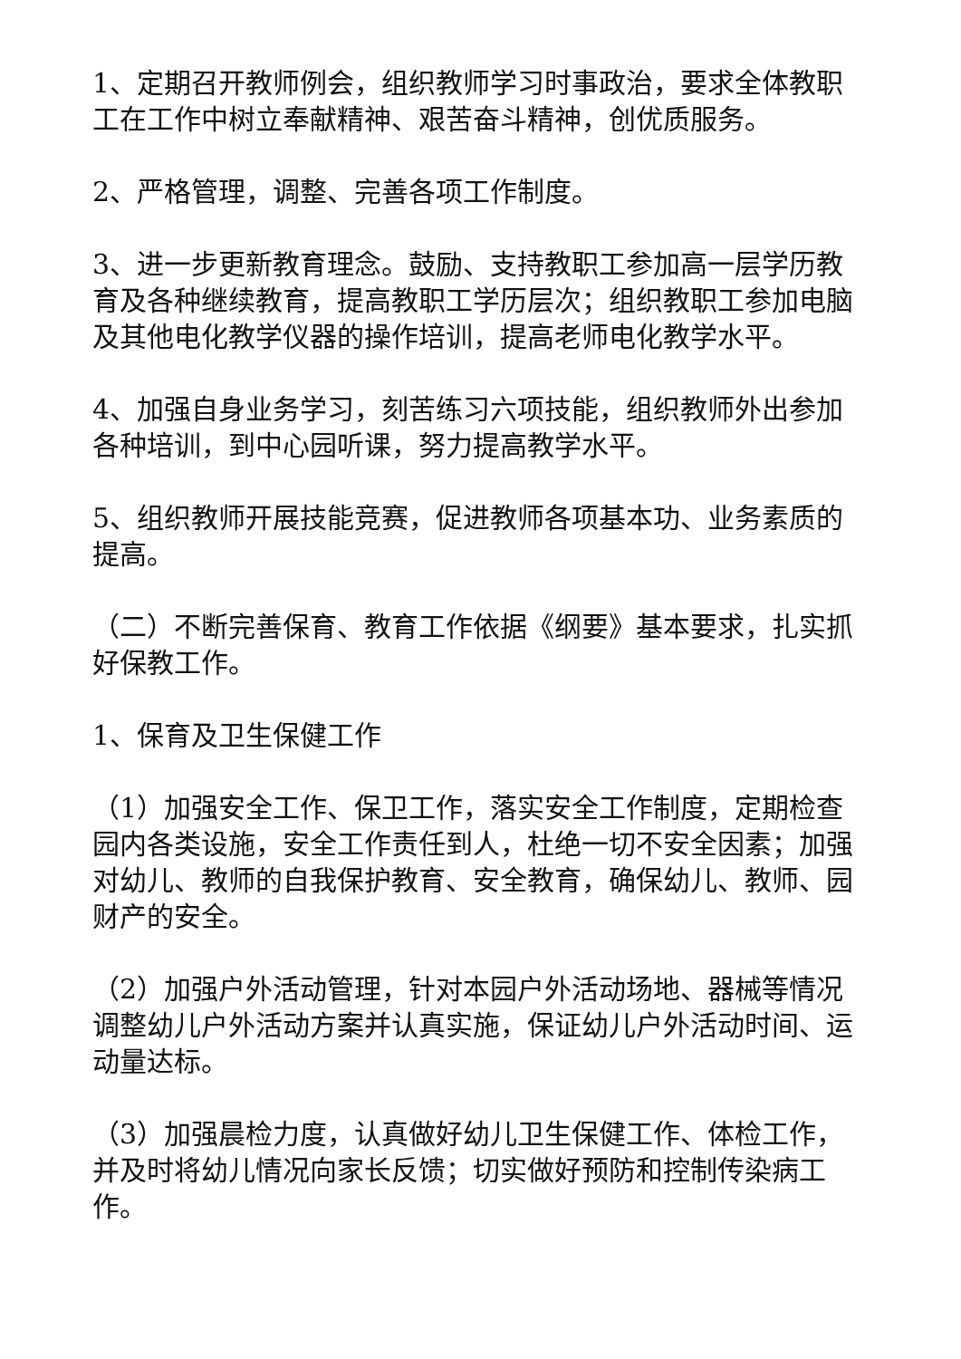1、定期召开教师例会，组织教师学习时事政治，要求全体教职工在工作中树立奉献精神、艰苦奋斗精神，创优质服务。
2、严格管理，调整、完善各项工作制度。
3、进一步更新教育理念。鼓励、支持教职工参加高一层学历教育及各种继续教育，提高教职工学历层次；组织教职工参加电脑及其他电化教学仪器的操作培训，提高老师电化教学水平。
4、加强自身业务学习，刻苦练习六项技能，组织教师外出参加各种培训，到中心园听课，努力提高教学水平。
5、组织教师开展技能竞赛，促进教师各项基本功、业务素质的提高。
（二）不断完善保育、教育工作依据《纲要》基本要求，扎实抓好保教工作。
1、保育及卫生保健工作
（1）加强安全工作、保卫工作，落实安全工作制度，定期检查园内各类设施，安全工作责任到人，杜绝一切不安全因素；加强对幼儿、教师的自我保护教育、安全教育，确保幼儿、教师、园财产的安全。
（2）加强户外活动管理，针对本园户外活动场地、器械等情况调整幼儿户外活动方案并认真实施，保证幼儿户外活动时间、运动量达标。
（3）加强晨检力度，认真做好幼儿卫生保健工作、体检工作，并及时将幼儿情况向家长反馈；切实做好预防和控制传染病工作。